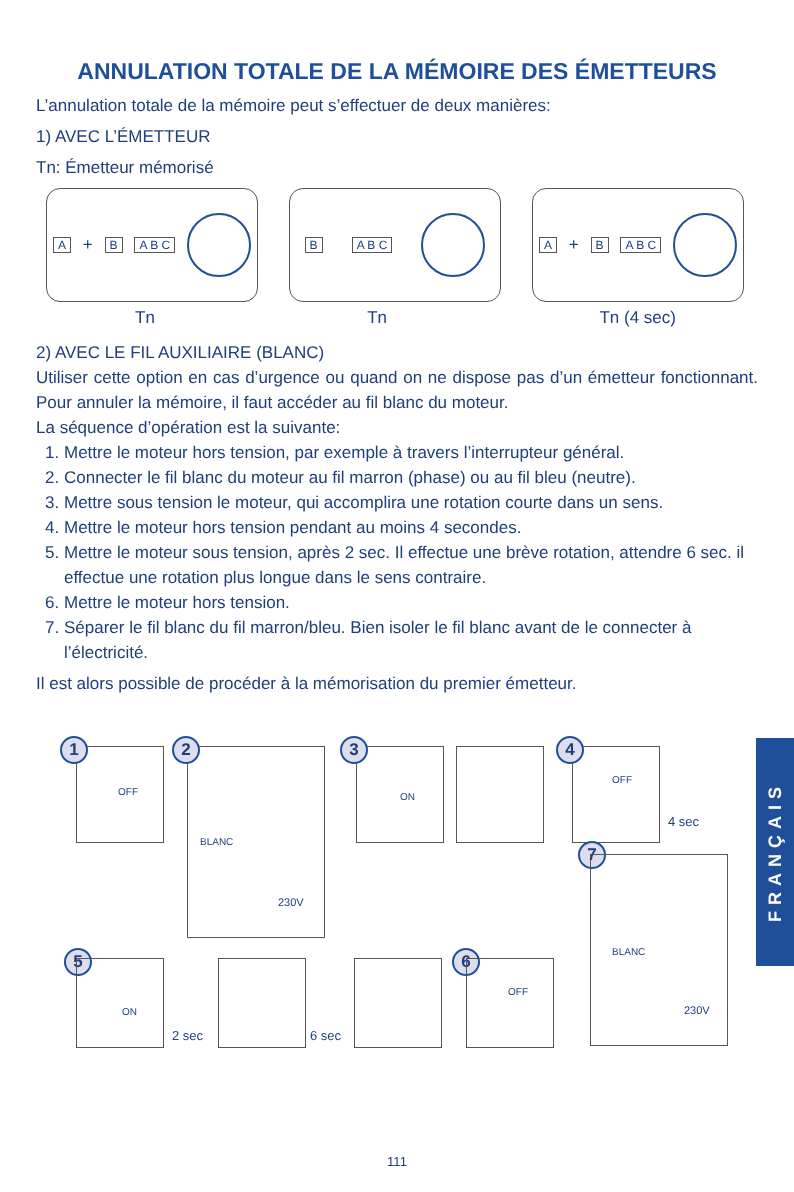ANNULATION TOTALE DE LA MÉMOIRE DES ÉMETTEURS
L’annulation totale de la mémoire peut s’effectuer de deux manières:
1) AVEC L’ÉMETTEUR
Tn: Émetteur mémorisé
A + B A B C B A B C A + B A B C
Tn Tn Tn (4 sec)
2) AVEC LE FIL AUXILIAIRE (BLANC)
Utiliser cette option en cas d’urgence ou quand on ne dispose pas d’un émetteur fonctionnant. Pour annuler la mémoire, il faut accéder au fil blanc du moteur.
La séquence d’opération est la suivante:
1. Mettre le moteur hors tension, par exemple à travers l’interrupteur général.
2. Connecter le fil blanc du moteur au fil marron (phase) ou au fil bleu (neutre).
3. Mettre sous tension le moteur, qui accomplira une rotation courte dans un sens.
4. Mettre le moteur hors tension pendant au moins 4 secondes.
5. Mettre le moteur sous tension, après 2 sec. Il effectue une brève rotation, attendre 6 sec. il effectue une rotation plus longue dans le sens contraire.
6. Mettre le moteur hors tension.
7. Séparer le fil blanc du fil marron/bleu. Bien isoler le fil blanc avant de le connecter à l’électricité.
Il est alors possible de procéder à la mémorisation du premier émetteur.
FRANÇAIS
1
OFF
2
BLANC
230V
3
ON
4
OFF
4 sec
7
BLANC
230V
5
ON
2 sec 6 sec
6
OFF
111